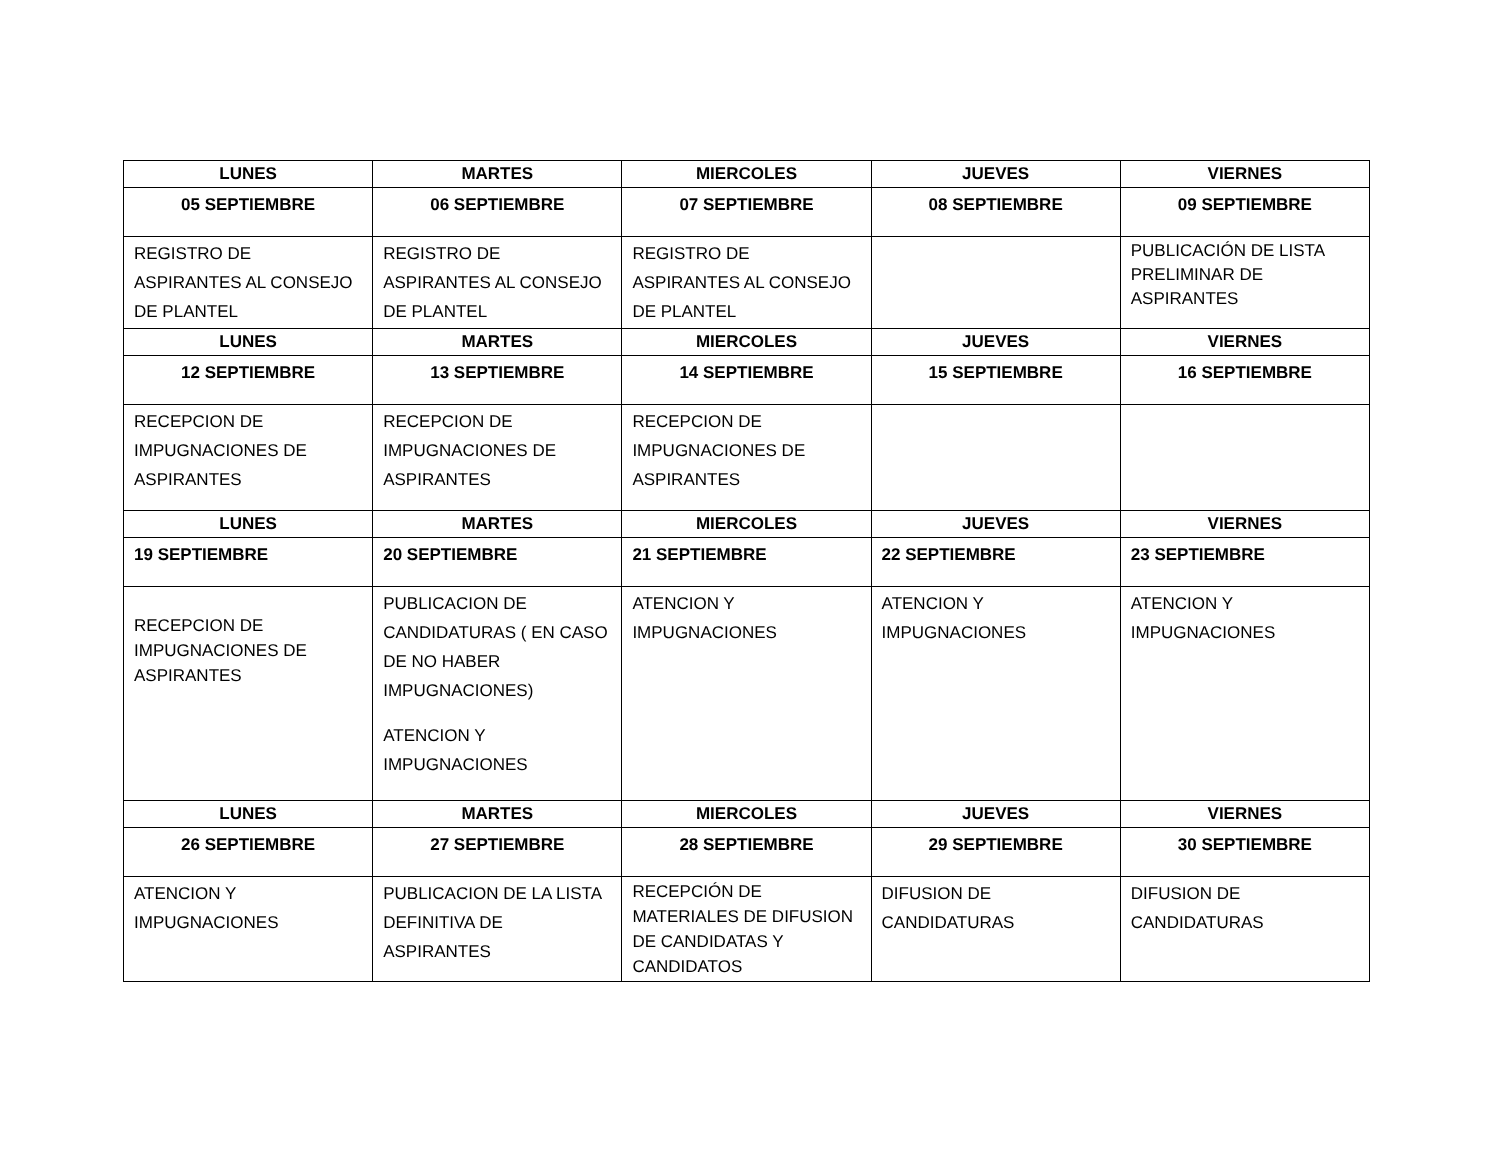| LUNES | MARTES | MIERCOLES | JUEVES | VIERNES |
| --- | --- | --- | --- | --- |
| 05 SEPTIEMBRE | 06 SEPTIEMBRE | 07 SEPTIEMBRE | 08 SEPTIEMBRE | 09 SEPTIEMBRE |
| REGISTRO DE ASPIRANTES AL CONSEJO DE PLANTEL | REGISTRO DE ASPIRANTES AL CONSEJO DE PLANTEL | REGISTRO DE ASPIRANTES AL CONSEJO DE PLANTEL | | PUBLICACIÓN DE LISTA PRELIMINAR DE ASPIRANTES |
| LUNES | MARTES | MIERCOLES | JUEVES | VIERNES |
| 12 SEPTIEMBRE | 13 SEPTIEMBRE | 14 SEPTIEMBRE | 15 SEPTIEMBRE | 16 SEPTIEMBRE |
| RECEPCION DE IMPUGNACIONES DE ASPIRANTES | RECEPCION DE IMPUGNACIONES DE ASPIRANTES | RECEPCION DE IMPUGNACIONES DE ASPIRANTES | | |
| LUNES | MARTES | MIERCOLES | JUEVES | VIERNES |
| 19 SEPTIEMBRE | 20 SEPTIEMBRE | 21 SEPTIEMBRE | 22 SEPTIEMBRE | 23 SEPTIEMBRE |
| RECEPCION DE IMPUGNACIONES DE ASPIRANTES | PUBLICACION DE CANDIDATURAS ( EN CASO DE NO HABER IMPUGNACIONES) ATENCION Y IMPUGNACIONES | ATENCION Y IMPUGNACIONES | ATENCION Y IMPUGNACIONES | ATENCION Y IMPUGNACIONES |
| LUNES | MARTES | MIERCOLES | JUEVES | VIERNES |
| 26 SEPTIEMBRE | 27 SEPTIEMBRE | 28 SEPTIEMBRE | 29 SEPTIEMBRE | 30 SEPTIEMBRE |
| ATENCION Y IMPUGNACIONES | PUBLICACION DE LA LISTA DEFINITIVA DE ASPIRANTES | RECEPCIÓN DE MATERIALES DE DIFUSION DE CANDIDATAS Y CANDIDATOS | DIFUSION DE CANDIDATURAS | DIFUSION DE CANDIDATURAS |